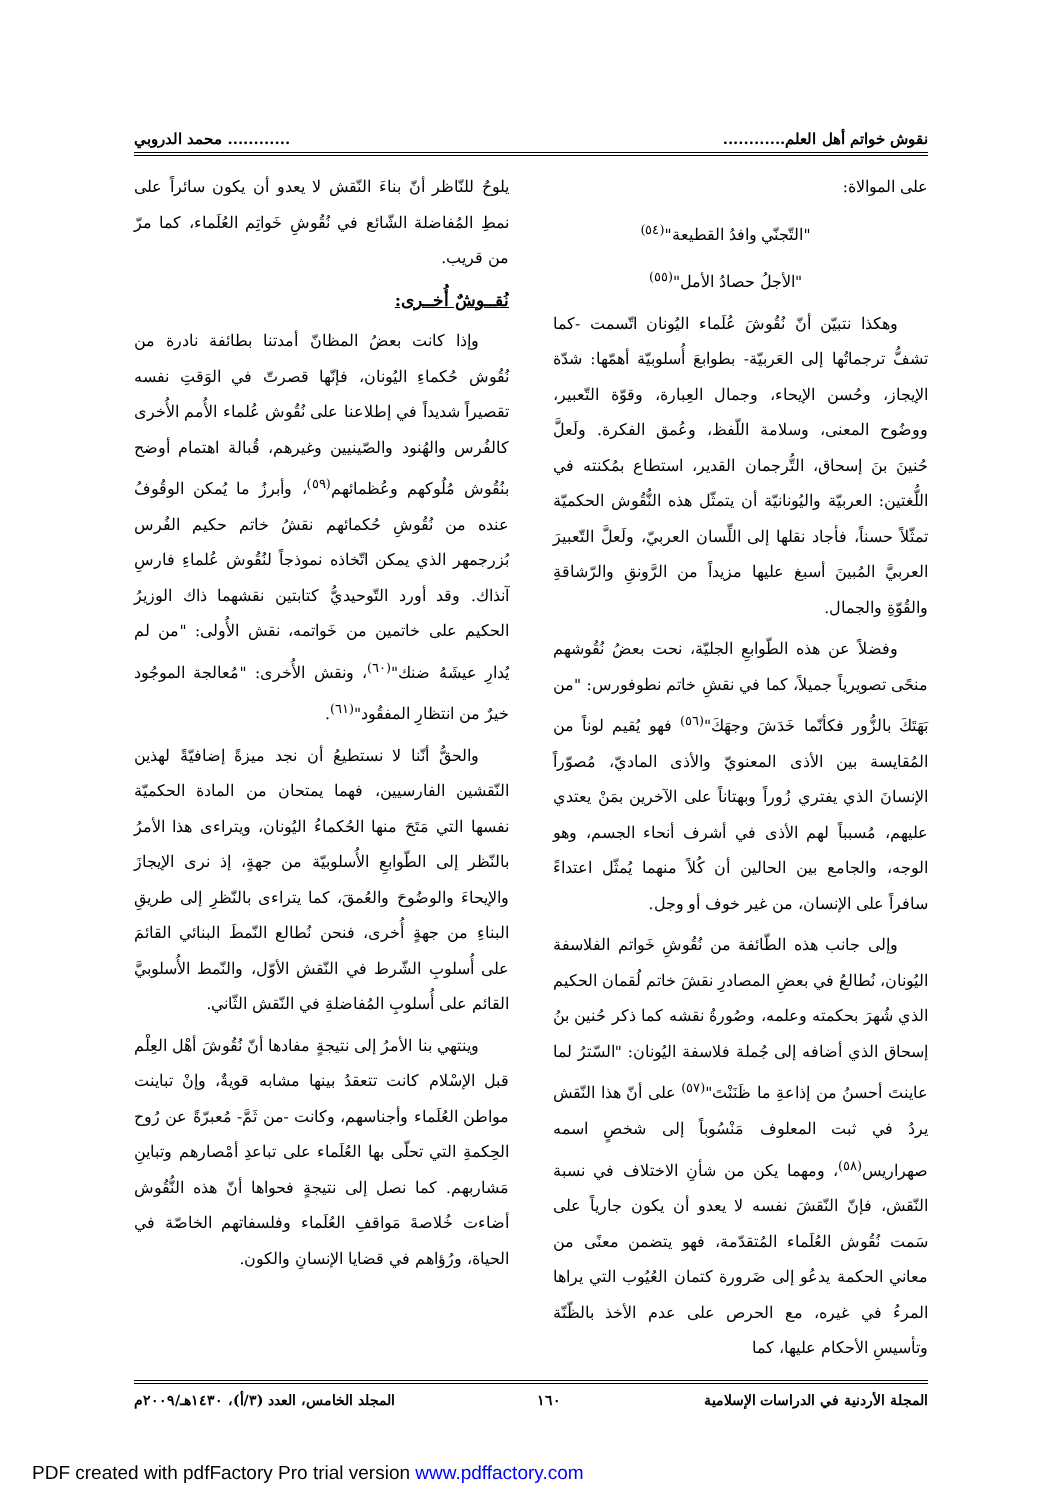نقوش خواتم أهل العلم........................ محمد الدروبي
على الموالاة:
"التّجنّي وافدُ القطيعة"<sup>(٥٤)</sup>
"الأجلُ حصادُ الأمل"<sup>(٥٥)</sup>
وهكذا نتبيّن أنّ نُقُوشَ عُلَماء اليُونان اتّسمت -كما تشفُّ ترجماتُها إلى العَربيّة- بطوابعَ أُسلوبيّة أهمّها: شدّة الإيجاز، وحُسن الإيحاء، وجمال العِبارة، وقوّة التّعبير، ووضُوح المعنى، وسلامة اللّفظ، وعُمق الفكرة. ولَعلَّ حُنينَ بنَ إسحاق، التُّرجمان القدير، استطاع بمُكنته في اللُّغتين: العربيّة واليُونانيّة أن يتمثّل هذه النُّقُوش الحكميّة تمثّلاً حسناً، فأجاد نقلها إلى اللِّسان العربيّ، ولَعلَّ التّعبيرَ العربيَّ المُبينَ أسبغ عليها مزيداً من الرَّونقِ والرّشاقةِ والقُوّةِ والجمال.
وفضلاً عن هذه الطّوابعِ الجليّة، نحت بعضُ نُقُوشهم منحًى تصويرياً جميلاً، كما في نقشِ خاتم نطوفورس: "من بَهَتَكَ بالزُّور فكأنّما خَدَشَ وجهَكَ"<sup>(٥٦)</sup> فهو يُقيم لوناً من المُقايسة بين الأذى المعنويّ والأذى الماديّ، مُصوّراً الإنسانَ الذي يفتري زُوراً وبهتاناً على الآخرين بمَنْ يعتدي عليهم، مُسبباً لهم الأذى في أشرف أنحاء الجسم، وهو الوجه، والجامع بين الحالين أن كُلاً منهما يُمثّل اعتداءً سافراً على الإنسان، من غير خوف أو وجل.
وإلى جانب هذه الطّائفة من نُقُوشِ خَواتم الفلاسفة اليُونان، نُطالعُ في بعضِ المصادرِ نقشَ خاتم لُقمان الحكيم الذي شُهرَ بحكمته وعلمه، وصُورةُ نقشه كما ذكر حُنين بنُ إسحاق الذي أضافه إلى جُملة فلاسفة اليُونان: "السّترُ لما عاينتَ أحسنُ من إذاعةِ ما ظَنَنْتَ"<sup>(٥٧)</sup> على أنّ هذا النّقش يردُ في ثبت المعلوف مَنْسُوباً إلى شخصٍ اسمه صهراريس<sup>(٥٨)</sup>، ومهما يكن من شأنِ الاختلاف في نسبة النّقش، فإنّ النّقشَ نفسه لا يعدو أن يكون جارياً على سَمت نُقُوش العُلَماء المُتقدّمة، فهو يتضمن معنًى من معاني الحكمة يدعُو إلى ضَرورة كتمان العُيُوب التي يراها المرءُ في غيره، مع الحرص على عدم الأخذ بالظّنّة وتأسيسِ الأحكام عليها، كما
يلوحُ للنّاظر أنّ بناءَ النّقش لا يعدو أن يكون سائراً على نمطِ المُفاضلة الشّائع في نُقُوشِ خَواتِم العُلَماء، كما مرّ من قريب.
نُقــوشٌ أُخــرى:
وإذا كانت بعضُ المظانّ أمدتنا بطائفة نادرة من نُقُوش حُكماءِ اليُونان، فإنّها قصرتّ في الوَقتِ نفسه تقصيراً شديداً في إطلاعنا على نُقُوش عُلماء الأُمم الأُخرى كالفُرس والهُنود والصّينيين وغيرهم، قُبالة اهتمام أوضح بنُقُوش مُلُوكهم وعُظمائهم<sup>(٥٩)</sup>، وأبرزُ ما يُمكن الوقُوفُ عنده من نُقُوشِ حُكمائهم نقشُ خاتم حكيم الفُرس بُزرجمهر الذي يمكن اتّخاذه نموذجاً لنُقُوش عُلماءِ فارسِ آنذاك. وقد أورد التّوحيديُّ كتابتين نقشهما ذاك الوزيرُ الحكيم على خاتمين من خَواتمه، نقش الأُولى: "من لم يُدارِ عيشَهُ ضنك"<sup>(٦٠)</sup>، ونقش الأُخرى: "مُعالجة الموجُود خيرٌ من انتظارِ المفقُود"<sup>(٦١)</sup>.
والحقُّ أنّنا لا نستطيعُ أن نجد ميزةً إضافيّةً لهذين النّقشين الفارسيين، فهما يمتحان من المادة الحكميّة نفسها التي مَتَحَ منها الحُكماءُ اليُونان، ويتراءى هذا الأمرُ بالنّظر إلى الطّوابعِ الأُسلوبيّة من جهةٍ، إذ نرى الإيجازَ والإيحاءَ والوضُوحَ والعُمقَ، كما يتراءى بالنّظرِ إلى طريقِ البناءِ من جهةٍ أُخرى، فنحن نُطالع النّمطَ البنائي القائمَ على أُسلوبِ الشّرط في النّقش الأوّل، والنّمط الأُسلوبيَّ القائم على أُسلوبِ المُفاضلةِ في النّقش الثّاني.
وينتهي بنا الأمرُ إلى نتيجةٍ مفادها أنّ نُقُوشَ أهْل العِلْم قبل الإسْلام كانت تتعقدُ بينها مشابه قويةٌ، وإنْ تباينت مواطن العُلَماء وأجناسهم، وكانت -من ثَمَّ- مُعبرّةً عن رُوح الحِكمةِ التي تحلّى بها العُلَماء على تباعدِ أمْصارهم وتباينِ مَشاربهم. كما نصل إلى نتيجةٍ فحواها أنّ هذه النُّقُوش أضاءت خُلاصةَ مَواقفِ العُلَماء وفلسفاتهم الخاصّة في الحياة، ورُؤاهم في قضايا الإنسانِ والكون.
المجلة الأردنية في الدراسات الإسلامية ١٦٠ المجلد الخامس، العدد (٣/أ)، ١٤٣٠هـ/٢٠٠٩م
PDF created with pdfFactory Pro trial version www.pdffactory.com